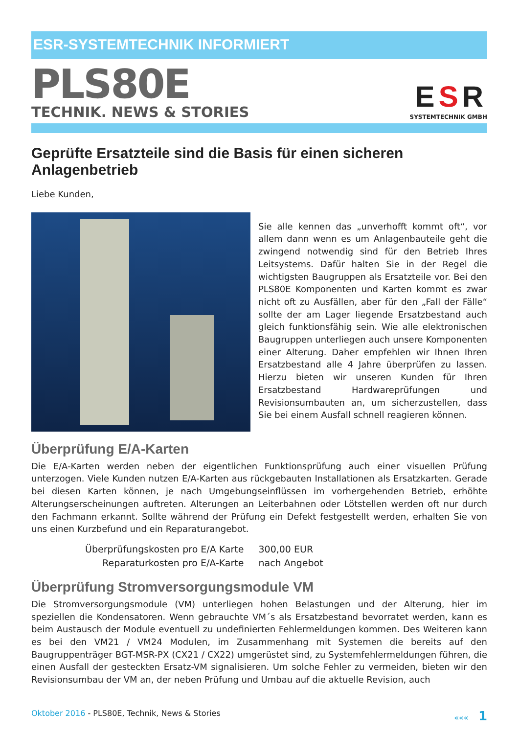ESR-SYSTEMTECHNIK INFORMIERT
PLS80E
TECHNIK. NEWS & STORIES
ESR
SYSTEMTECHNIK GMBH
Geprüfte Ersatzteile sind die Basis für einen sicheren Anlagenbetrieb
Liebe Kunden,
Sie alle kennen das „unverhofft kommt oft“, vor allem dann wenn es um Anlagenbauteile geht die zwingend notwendig sind für den Betrieb Ihres Leitsystems. Dafür halten Sie in der Regel die wichtigsten Baugruppen als Ersatzteile vor. Bei den PLS80E Komponenten und Karten kommt es zwar nicht oft zu Ausfällen, aber für den „Fall der Fälle“ sollte der am Lager liegende Ersatzbestand auch gleich funktionsfähig sein. Wie alle elektronischen Baugruppen unterliegen auch unsere Komponenten einer Alterung. Daher empfehlen wir Ihnen Ihren Ersatzbestand alle 4 Jahre überprüfen zu lassen. Hierzu bieten wir unseren Kunden für Ihren Ersatzbestand Hardwareprüfungen und Revisionsumbauten an, um sicherzustellen, dass Sie bei einem Ausfall schnell reagieren können.
Überprüfung E/A-Karten
Die E/A-Karten werden neben der eigentlichen Funktionsprüfung auch einer visuellen Prüfung unterzogen. Viele Kunden nutzen E/A-Karten aus rückgebauten Installationen als Ersatzkarten. Gerade bei diesen Karten können, je nach Umgebungseinflüssen im vorhergehenden Betrieb, erhöhte Alterungserscheinungen auftreten. Alterungen an Leiterbahnen oder Lötstellen werden oft nur durch den Fachmann erkannt. Sollte während der Prüfung ein Defekt festgestellt werden, erhalten Sie von uns einen Kurzbefund und ein Reparaturangebot.
| Überprüfungskosten pro E/A Karte | 300,00 EUR |
| Reparaturkosten pro E/A-Karte | nach Angebot |
Überprüfung Stromversorgungsmodule VM
Die Stromversorgungsmodule (VM) unterliegen hohen Belastungen und der Alterung, hier im speziellen die Kondensatoren. Wenn gebrauchte VM´s als Ersatzbestand bevorratet werden, kann es beim Austausch der Module eventuell zu undefinierten Fehlermeldungen kommen. Des Weiteren kann es bei den VM21 / VM24 Modulen, im Zusammenhang mit Systemen die bereits auf den Baugruppenträger BGT-MSR-PX (CX21 / CX22) umgerüstet sind, zu Systemfehlermeldungen führen, die einen Ausfall der gesteckten Ersatz-VM signalisieren. Um solche Fehler zu vermeiden, bieten wir den Revisionsumbau der VM an, der neben Prüfung und Umbau auf die aktuelle Revision, auch
Oktober 2016 - PLS80E, Technik, News & Stories ««« 1